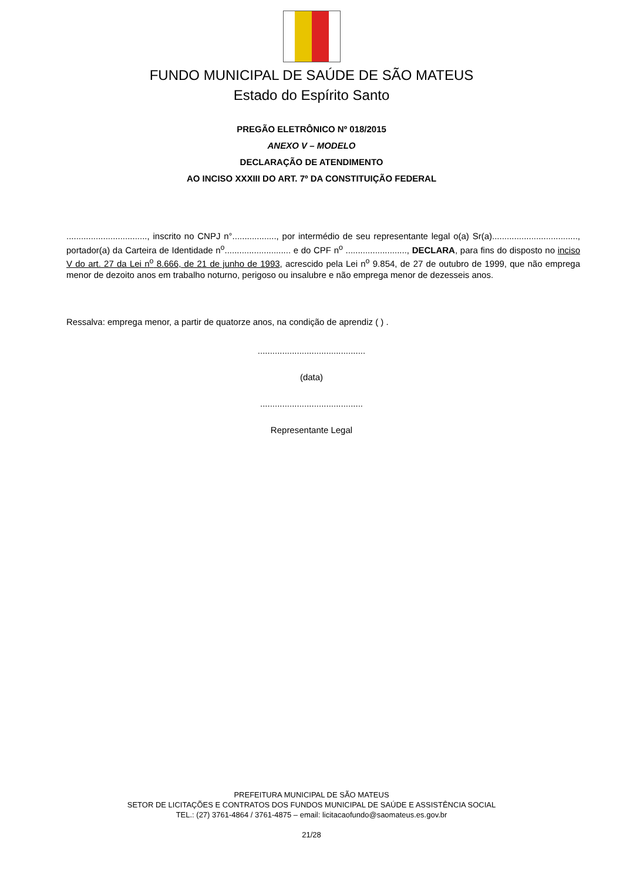FUNDO MUNICIPAL DE SAÚDE DE SÃO MATEUS
Estado do Espírito Santo
PREGÃO ELETRÔNICO Nº 018/2015
ANEXO V – MODELO
DECLARAÇÃO DE ATENDIMENTO
AO INCISO XXXIII DO ART. 7º DA CONSTITUIÇÃO FEDERAL
................................., inscrito no CNPJ n°.................., por intermédio de seu representante legal o(a) Sr(a)..................................., portador(a) da Carteira de Identidade n<sup>o</sup>........................... e do CPF n<sup>o</sup> ........................., DECLARA, para fins do disposto no inciso V do art. 27 da Lei n<sup>o</sup> 8.666, de 21 de junho de 1993, acrescido pela Lei n<sup>o</sup> 9.854, de 27 de outubro de 1999, que não emprega menor de dezoito anos em trabalho noturno, perigoso ou insalubre e não emprega menor de dezesseis anos.
Ressalva: emprega menor, a partir de quatorze anos, na condição de aprendiz ( ) .
............................................
(data)
..........................................
Representante Legal
PREFEITURA MUNICIPAL DE SÃO MATEUS
SETOR DE LICITAÇÕES E CONTRATOS DOS FUNDOS MUNICIPAL DE SAÚDE E ASSISTÊNCIA SOCIAL
TEL.: (27) 3761-4864 / 3761-4875 – email: licitacaofundo@saomateus.es.gov.br
21/28